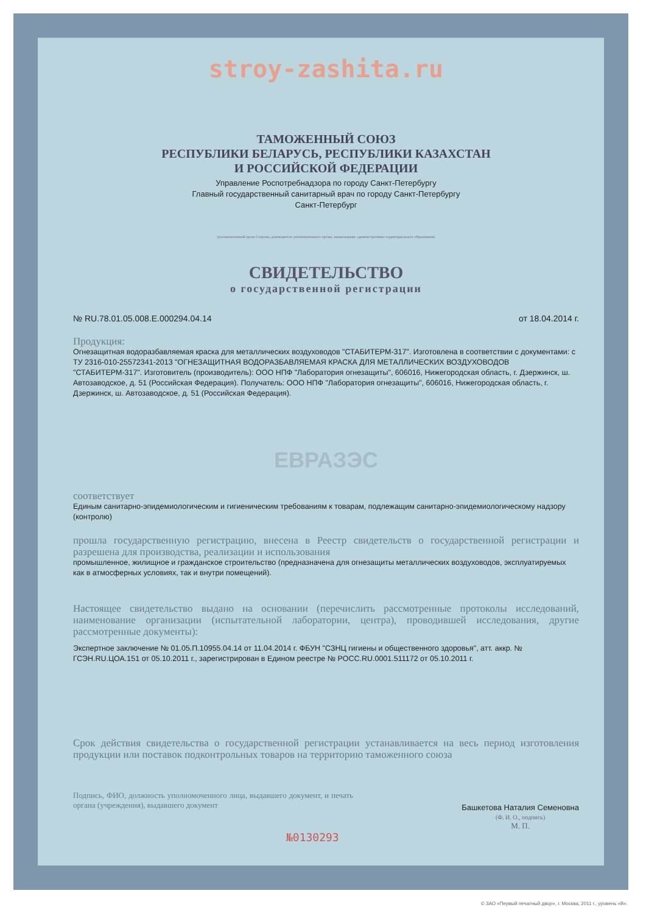stroy-zashita.ru
ТАМОЖЕННЫЙ СОЮЗ
РЕСПУБЛИКИ БЕЛАРУСЬ, РЕСПУБЛИКИ КАЗАХСТАН
И РОССИЙСКОЙ ФЕДЕРАЦИИ
Управление Роспотребнадзора по городу Санкт-Петербургу
Главный государственный санитарный врач по городу Санкт-Петербургу
Санкт-Петербург
(уполномоченный орган Стороны, руководитель уполномоченного органа, наименование административно-территориального образования)
СВИДЕТЕЛЬСТВО
о государственной регистрации
№ RU.78.01.05.008.Е.000294.04.14 от 18.04.2014 г.
Продукция:
Огнезащитная водоразбавляемая краска для металлических воздуховодов "СТАБИТЕРМ-317". Изготовлена в соответствии с документами: с ТУ 2316-010-25572341-2013 "ОГНЕЗАЩИТНАЯ ВОДОРАЗБАВЛЯЕМАЯ КРАСКА ДЛЯ МЕТАЛЛИЧЕСКИХ ВОЗДУХОВОДОВ "СТАБИТЕРМ-317". Изготовитель (производитель): ООО НПФ "Лаборатория огнезащиты", 606016, Нижегородская область, г. Дзержинск, ш. Автозаводское, д. 51 (Российская Федерация). Получатель: ООО НПФ "Лаборатория огнезащиты", 606016, Нижегородская область, г. Дзержинск, ш. Автозаводское, д. 51 (Российская Федерация).
ЕВРАЗЭС
соответствует
Единым санитарно-эпидемиологическим и гигиеническим требованиям к товарам, подлежащим санитарно-эпидемиологическому надзору (контролю)
прошла государственную регистрацию, внесена в Реестр свидетельств о государственной регистрации и разрешена для производства, реализации и использования
промышленное, жилищное и гражданское строительство (предназначена для огнезащиты металлических воздуховодов, эксплуатируемых как в атмосферных условиях, так и внутри помещений).
Настоящее свидетельство выдано на основании (перечислить рассмотренные протоколы исследований, наименование организации (испытательной лаборатории, центра), проводившей исследования, другие рассмотренные документы):
Экспертное заключение № 01.05.П.10955.04.14 от 11.04.2014 г. ФБУН "СЗНЦ гигиены и общественного здоровья", атт. аккр. № ГСЭН.RU.ЦОА.151 от 05.10.2011 г., зарегистрирован в Едином реестре № РОСС.RU.0001.511172 от 05.10.2011 г.
Срок действия свидетельства о государственной регистрации устанавливается на весь период изготовления продукции или поставок подконтрольных товаров на территорию таможенного союза
Подпись, ФИО, должность уполномоченного лица, выдавшего документ, и печать органа (учреждения), выдавшего документ
Башкетова Наталия Семеновна
(Ф. И. О., подпись)
М. П.
№0130293
© ЗАО «Первый печатный двор», г. Москва, 2011 г., уровень «В».